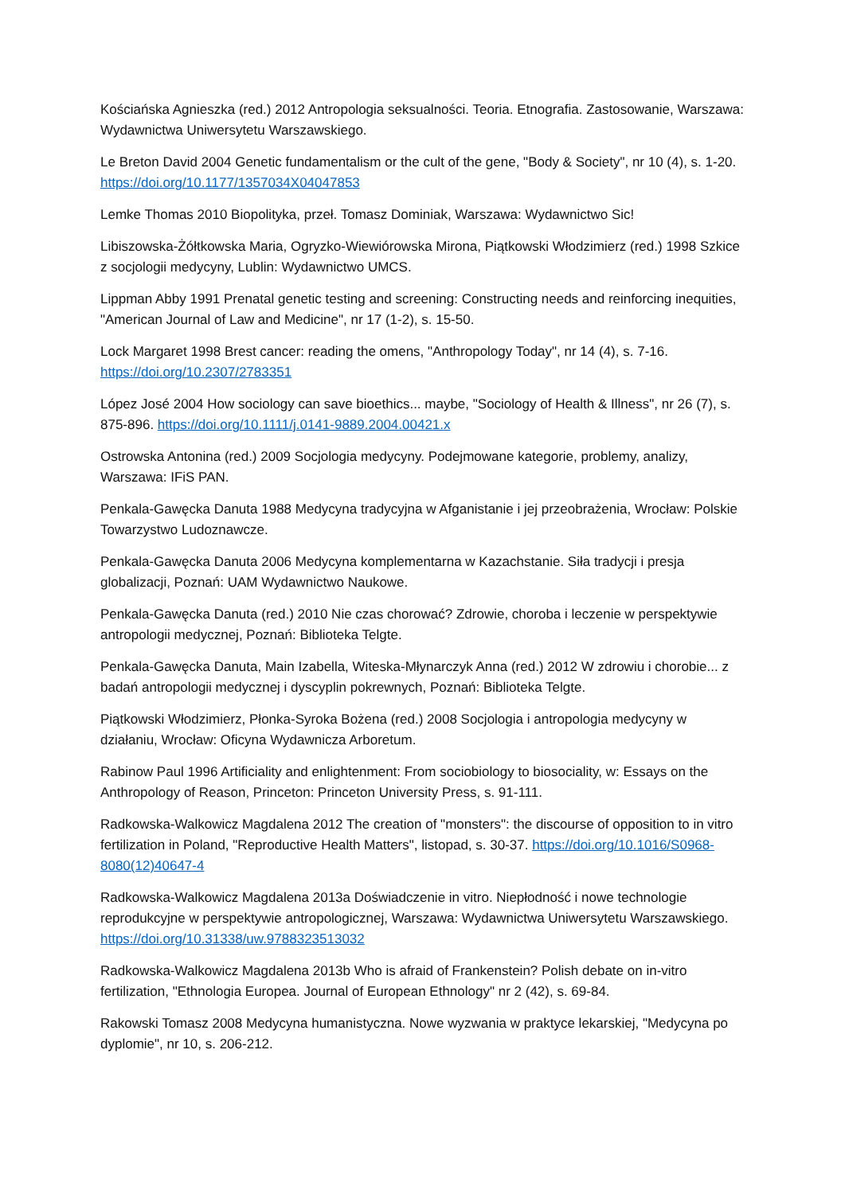Kościańska Agnieszka (red.) 2012 Antropologia seksualności. Teoria. Etnografia. Zastosowanie, Warszawa: Wydawnictwa Uniwersytetu Warszawskiego.
Le Breton David 2004 Genetic fundamentalism or the cult of the gene, "Body & Society", nr 10 (4), s. 1-20. https://doi.org/10.1177/1357034X04047853
Lemke Thomas 2010 Biopolityka, przeł. Tomasz Dominiak, Warszawa: Wydawnictwo Sic!
Libiszowska-Żółtkowska Maria, Ogryzko-Wiewiórowska Mirona, Piątkowski Włodzimierz (red.) 1998 Szkice z socjologii medycyny, Lublin: Wydawnictwo UMCS.
Lippman Abby 1991 Prenatal genetic testing and screening: Constructing needs and reinforcing inequities, "American Journal of Law and Medicine", nr 17 (1-2), s. 15-50.
Lock Margaret 1998 Brest cancer: reading the omens, "Anthropology Today", nr 14 (4), s. 7-16. https://doi.org/10.2307/2783351
López José 2004 How sociology can save bioethics... maybe, "Sociology of Health & Illness", nr 26 (7), s. 875-896. https://doi.org/10.1111/j.0141-9889.2004.00421.x
Ostrowska Antonina (red.) 2009 Socjologia medycyny. Podejmowane kategorie, problemy, analizy, Warszawa: IFiS PAN.
Penkala-Gawęcka Danuta 1988 Medycyna tradycyjna w Afganistanie i jej przeobrażenia, Wrocław: Polskie Towarzystwo Ludoznawcze.
Penkala-Gawęcka Danuta 2006 Medycyna komplementarna w Kazachstanie. Siła tradycji i presja globalizacji, Poznań: UAM Wydawnictwo Naukowe.
Penkala-Gawęcka Danuta (red.) 2010 Nie czas chorować? Zdrowie, choroba i leczenie w perspektywie antropologii medycznej, Poznań: Biblioteka Telgte.
Penkala-Gawęcka Danuta, Main Izabella, Witeska-Młynarczyk Anna (red.) 2012 W zdrowiu i chorobie... z badań antropologii medycznej i dyscyplin pokrewnych, Poznań: Biblioteka Telgte.
Piątkowski Włodzimierz, Płonka-Syroka Bożena (red.) 2008 Socjologia i antropologia medycyny w działaniu, Wrocław: Oficyna Wydawnicza Arboretum.
Rabinow Paul 1996 Artificiality and enlightenment: From sociobiology to biosociality, w: Essays on the Anthropology of Reason, Princeton: Princeton University Press, s. 91-111.
Radkowska-Walkowicz Magdalena 2012 The creation of "monsters": the discourse of opposition to in vitro fertilization in Poland, "Reproductive Health Matters", listopad, s. 30-37. https://doi.org/10.1016/S0968-8080(12)40647-4
Radkowska-Walkowicz Magdalena 2013a Doświadczenie in vitro. Niepłodność i nowe technologie reprodukcyjne w perspektywie antropologicznej, Warszawa: Wydawnictwa Uniwersytetu Warszawskiego. https://doi.org/10.31338/uw.9788323513032
Radkowska-Walkowicz Magdalena 2013b Who is afraid of Frankenstein? Polish debate on in-vitro fertilization, "Ethnologia Europea. Journal of European Ethnology" nr 2 (42), s. 69-84.
Rakowski Tomasz 2008 Medycyna humanistyczna. Nowe wyzwania w praktyce lekarskiej, "Medycyna po dyplomie", nr 10, s. 206-212.